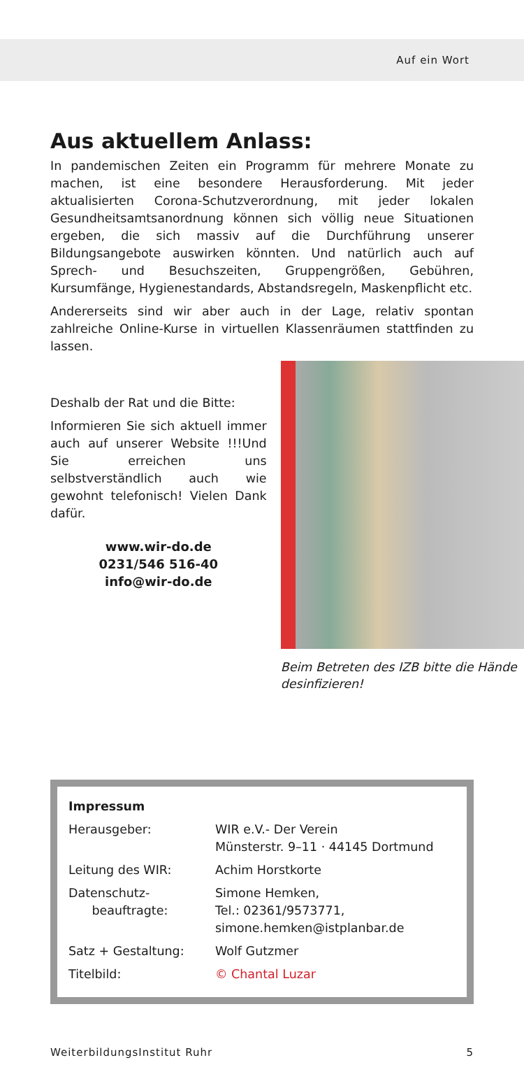Auf ein Wort
Aus aktuellem Anlass:
In pandemischen Zeiten ein Programm für mehrere Monate zu machen, ist eine besondere Herausforderung. Mit jeder aktualisierten Corona-Schutzverordnung, mit jeder lokalen Gesundheitsamtsanordnung können sich völlig neue Situationen ergeben, die sich massiv auf die Durchführung unserer Bildungsangebote auswirken könnten. Und natürlich auch auf Sprech- und Besuchszeiten, Gruppengrößen, Gebühren, Kursumfänge, Hygienestandards, Abstandsregeln, Maskenpflicht etc.
Andererseits sind wir aber auch in der Lage, relativ spontan zahlreiche Online-Kurse in virtuellen Klassenräumen stattfinden zu lassen.
Deshalb der Rat und die Bitte:
Informieren Sie sich aktuell immer auch auf unserer Website !!!Und Sie erreichen uns selbstverständlich auch wie gewohnt telefonisch! Vielen Dank dafür.
www.wir-do.de
0231/546 516-40
info@wir-do.de
Beim Betreten des IZB bitte die Hände desinfizieren!
| Impressum | |
| Herausgeber: | WIR e.V.- Der Verein Münsterstr. 9–11 · 44145 Dortmund |
| Leitung des WIR: | Achim Horstkorte |
| Datenschutz- beauftragte: | Simone Hemken, Tel.: 02361/9573771, simone.hemken@istplanbar.de |
| Satz + Gestaltung: | Wolf Gutzmer |
| Titelbild: | © Chantal Luzar |
WeiterbildungsInstitut Ruhr 5